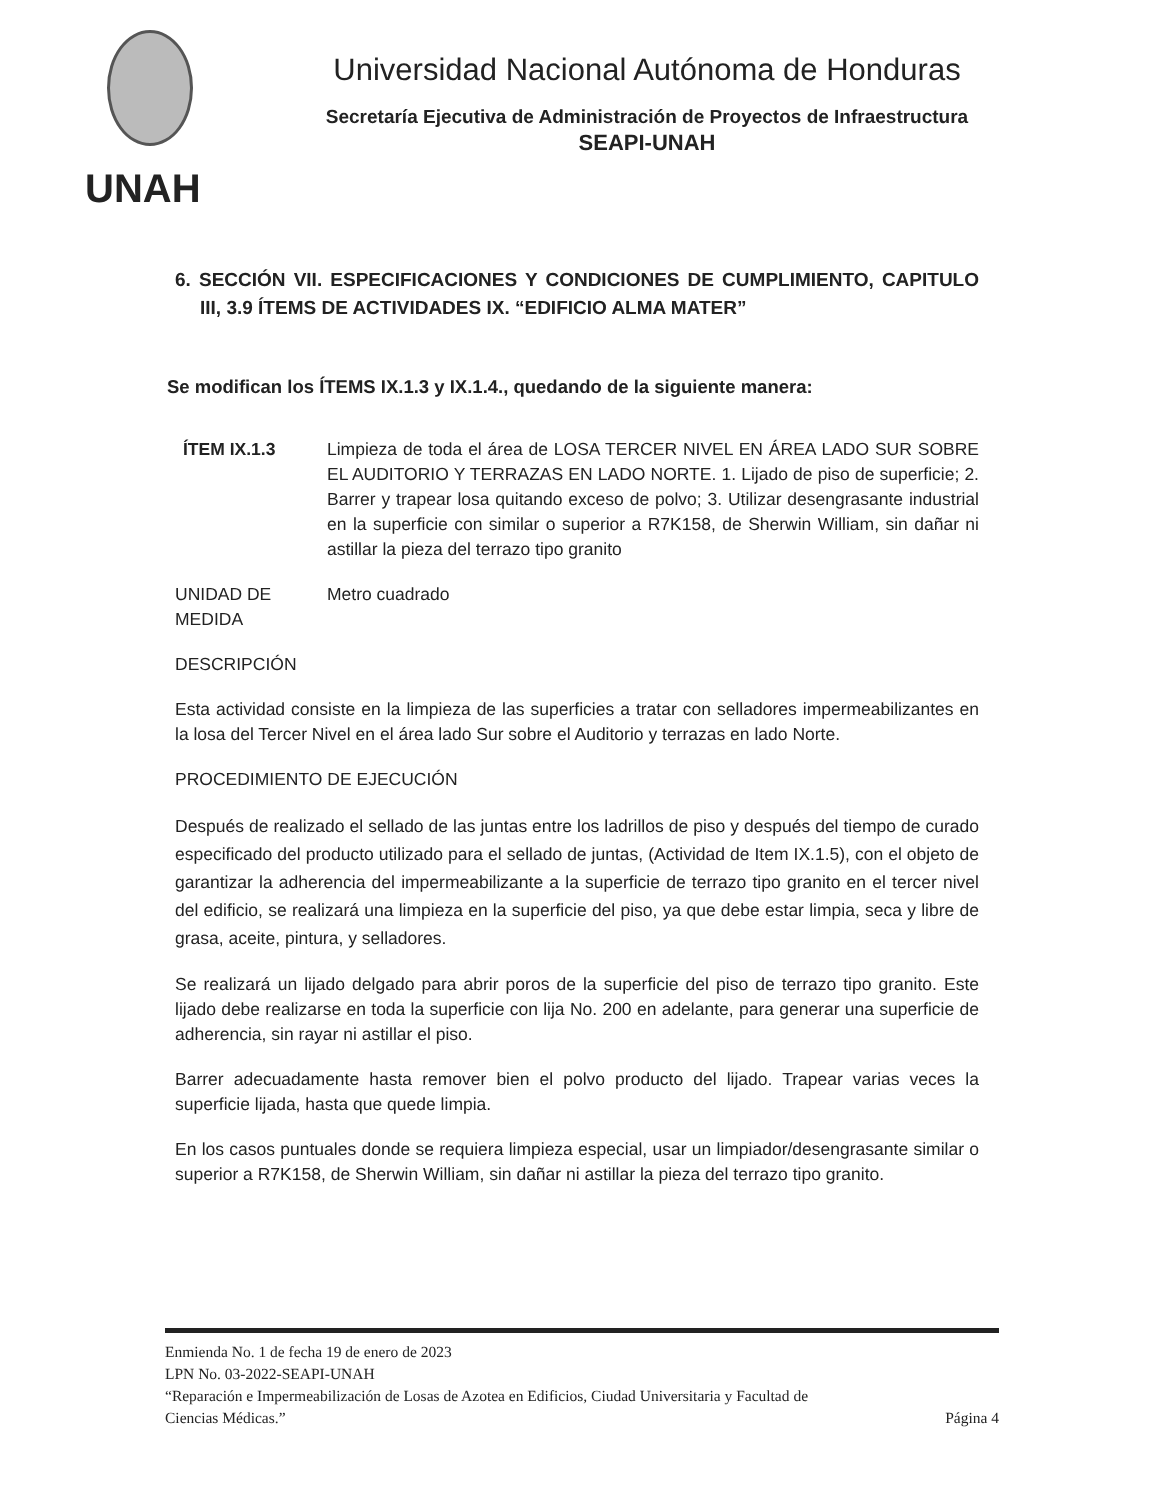UNAH
Universidad Nacional Autónoma de Honduras
Secretaría Ejecutiva de Administración de Proyectos de Infraestructura
SEAPI-UNAH
6. SECCIÓN VII. ESPECIFICACIONES Y CONDICIONES DE CUMPLIMIENTO, CAPITULO III, 3.9 ÍTEMS DE ACTIVIDADES IX. “EDIFICIO ALMA MATER”
Se modifican los ÍTEMS IX.1.3 y IX.1.4., quedando de la siguiente manera:
ÍTEM IX.1.3 Limpieza de toda el área de LOSA TERCER NIVEL EN ÁREA LADO SUR SOBRE EL AUDITORIO Y TERRAZAS EN LADO NORTE. 1. Lijado de piso de superficie; 2. Barrer y trapear losa quitando exceso de polvo; 3. Utilizar desengrasante industrial en la superficie con similar o superior a R7K158, de Sherwin William, sin dañar ni astillar la pieza del terrazo tipo granito
UNIDAD DE MEDIDA
Metro cuadrado
DESCRIPCIÓN
Esta actividad consiste en la limpieza de las superficies a tratar con selladores impermeabilizantes en la losa del Tercer Nivel en el área lado Sur sobre el Auditorio y terrazas en lado Norte.
PROCEDIMIENTO DE EJECUCIÓN
Después de realizado el sellado de las juntas entre los ladrillos de piso y después del tiempo de curado especificado del producto utilizado para el sellado de juntas, (Actividad de Item IX.1.5), con el objeto de garantizar la adherencia del impermeabilizante a la superficie de terrazo tipo granito en el tercer nivel del edificio, se realizará una limpieza en la superficie del piso, ya que debe estar limpia, seca y libre de grasa, aceite, pintura, y selladores.
Se realizará un lijado delgado para abrir poros de la superficie del piso de terrazo tipo granito. Este lijado debe realizarse en toda la superficie con lija No. 200 en adelante, para generar una superficie de adherencia, sin rayar ni astillar el piso.
Barrer adecuadamente hasta remover bien el polvo producto del lijado. Trapear varias veces la superficie lijada, hasta que quede limpia.
En los casos puntuales donde se requiera limpieza especial, usar un limpiador/desengrasante similar o superior a R7K158, de Sherwin William, sin dañar ni astillar la pieza del terrazo tipo granito.
Enmienda No. 1 de fecha 19 de enero de 2023
LPN No. 03-2022-SEAPI-UNAH
“Reparación e Impermeabilización de Losas de Azotea en Edificios, Ciudad Universitaria y Facultad de
Ciencias Médicas.” Página 4